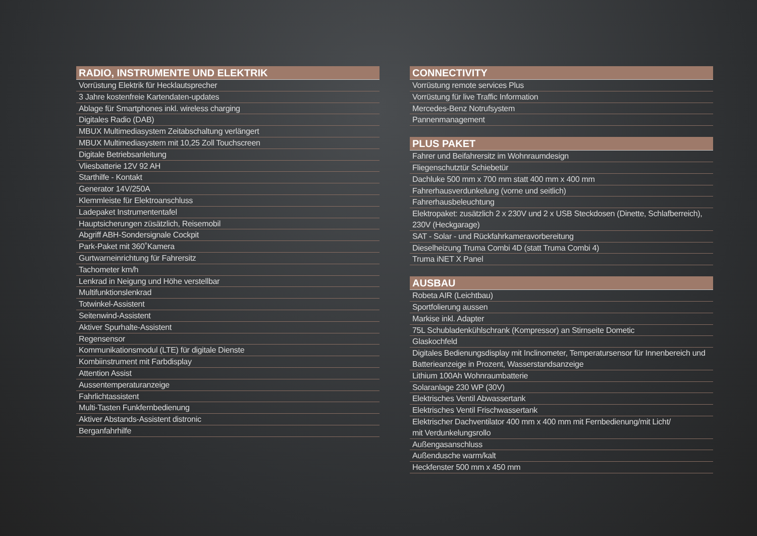| RADIO, INSTRUMENTE UND ELEKTRIK |
| --- |
| Vorrüstung Elektrik für Hecklautsprecher |
| 3 Jahre kostenfreie Kartendaten-updates |
| Ablage für Smartphones inkl. wireless charging |
| Digitales Radio (DAB) |
| MBUX Multimediasystem Zeitabschaltung verlängert |
| MBUX Multimediasystem mit 10,25 Zoll Touchscreen |
| Digitale Betriebsanleitung |
| Vliesbatterie 12V 92 AH |
| Starthilfe - Kontakt |
| Generator 14V/250A |
| Klemmleiste für Elektroanschluss |
| Ladepaket Instrumententafel |
| Hauptsicherungen züsätzlich, Reisemobil |
| Abgriff ABH-Sondersignale Cockpit |
| Park-Paket mit 360˚Kamera |
| Gurtwarneinrichtung für Fahrersitz |
| Tachometer km/h |
| Lenkrad in Neigung und Höhe verstellbar |
| Multifunktionslenkrad |
| Totwinkel-Assistent |
| Seitenwind-Assistent |
| Aktiver Spurhalte-Assistent |
| Regensensor |
| Kommunikationsmodul (LTE) für digitale Dienste |
| Kombiinstrument mit Farbdisplay |
| Attention Assist |
| Aussentemperaturanzeige |
| Fahrlichtassistent |
| Multi-Tasten Funkfernbedienung |
| Aktiver Abstands-Assistent distronic |
| Berganfahrhilfe |
| CONNECTIVITY |
| --- |
| Vorrüstung remote services Plus |
| Vorrüstung für live Traffic Information |
| Mercedes-Benz Notrufsystem |
| Pannenmanagement |
| PLUS PAKET |
| --- |
| Fahrer und Beifahrersitz im Wohnraumdesign |
| Fliegenschutztür Schiebetür |
| Dachluke 500 mm x 700 mm statt 400 mm x 400 mm |
| Fahrerhausverdunkelung (vorne und seitlich) |
| Fahrerhausbeleuchtung |
| Elektropaket: zusätzlich 2 x 230V und 2 x USB Steckdosen (Dinette, Schlafberreich), 230V (Heckgarage) |
| SAT - Solar - und Rückfahrkameravorbereitung |
| Dieselheizung Truma Combi 4D (statt Truma Combi 4) |
| Truma iNET X Panel |
| AUSBAU |
| --- |
| Robeta AIR (Leichtbau) |
| Sportfolierung aussen |
| Markise inkl. Adapter |
| 75L Schubladenkühlschrank (Kompressor) an Stirnseite Dometic |
| Glaskochfeld |
| Digitales Bedienungsdisplay mit Inclinometer, Temperatursensor für Innenbereich und Batterieanzeige in Prozent, Wasserstandsanzeige |
| Lithium 100Ah Wohnraumbatterie |
| Solaranlage 230 WP (30V) |
| Elektrisches Ventil Abwassertank |
| Elektrisches Ventil Frischwassertank |
| Elektrischer Dachventilator 400 mm x 400 mm mit Fernbedienung/mit Licht/ mit Verdunkelungsrollo |
| Außengasanschluss |
| Außendusche warm/kalt |
| Heckfenster 500 mm x 450 mm |